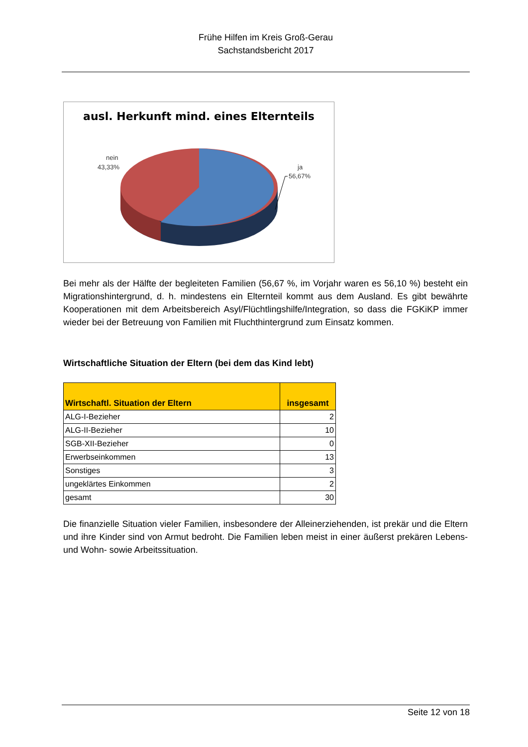Frühe Hilfen im Kreis Groß-Gerau
Sachstandsbericht 2017
ausl. Herkunft mind. eines Elternteils
nein
43,33%
ja
56,67%
Bei mehr als der Hälfte der begleiteten Familien (56,67 %, im Vorjahr waren es 56,10 %) besteht ein Migrationshintergrund, d. h. mindestens ein Elternteil kommt aus dem Ausland. Es gibt bewährte Kooperationen mit dem Arbeitsbereich Asyl/Flüchtlingshilfe/Integration, so dass die FGKiKP immer wieder bei der Betreuung von Familien mit Fluchthintergrund zum Einsatz kommen.
Wirtschaftliche Situation der Eltern (bei dem das Kind lebt)
| Wirtschaftl. Situation der Eltern | insgesamt |
| --- | --- |
| ALG-I-Bezieher | 2 |
| ALG-II-Bezieher | 10 |
| SGB-XII-Bezieher | 0 |
| Erwerbseinkommen | 13 |
| Sonstiges | 3 |
| ungeklärtes Einkommen | 2 |
| gesamt | 30 |
Die finanzielle Situation vieler Familien, insbesondere der Alleinerziehenden, ist prekär und die Eltern und ihre Kinder sind von Armut bedroht. Die Familien leben meist in einer äußerst prekären Lebens- und Wohn- sowie Arbeitssituation.
Seite 12 von 18